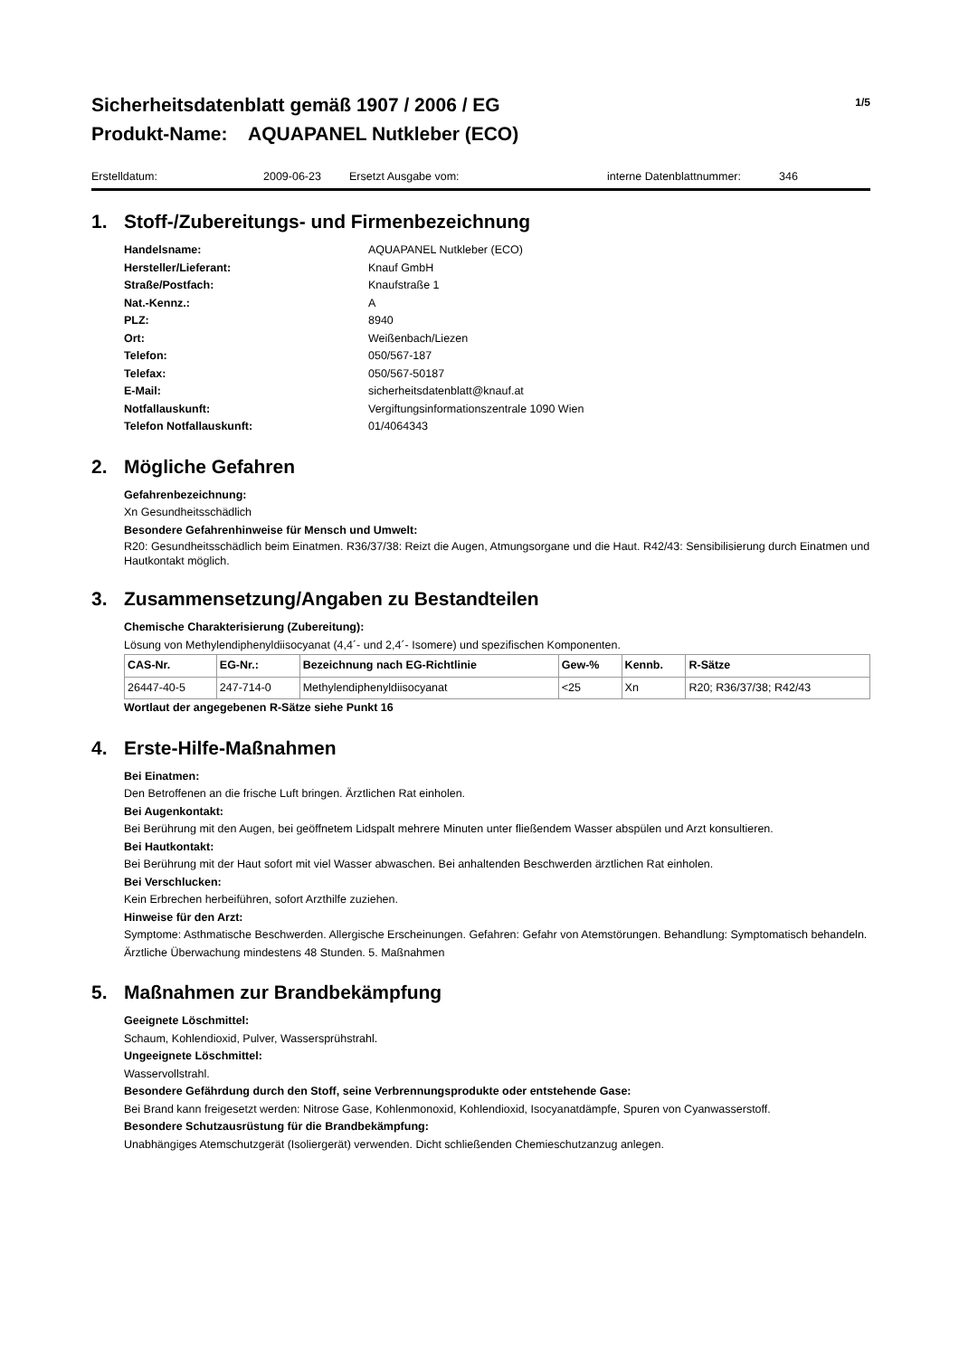Sicherheitsdatenblatt gemäß 1907 / 2006 / EG
Produkt-Name: AQUAPANEL Nutkleber (ECO)
1/5
Erstelldatum: 2009-06-23 Ersetzt Ausgabe vom: interne Datenblattnummer: 346
1. Stoff-/Zubereitungs- und Firmenbezeichnung
Handelsname:
AQUAPANEL Nutkleber (ECO)
Hersteller/Lieferant:
Knauf GmbH
Straße/Postfach:
Knaufstraße 1
Nat.-Kennz.:
A
PLZ:
8940
Ort:
Weißenbach/Liezen
Telefon:
050/567-187
Telefax:
050/567-50187
E-Mail:
sicherheitsdatenblatt@knauf.at
Notfallauskunft:
Vergiftungsinformationszentrale 1090 Wien
Telefon Notfallauskunft:
01/4064343
2. Mögliche Gefahren
Gefahrenbezeichnung:
Xn Gesundheitsschädlich
Besondere Gefahrenhinweise für Mensch und Umwelt:
R20: Gesundheitsschädlich beim Einatmen. R36/37/38: Reizt die Augen, Atmungsorgane und die Haut. R42/43: Sensibilisierung durch Einatmen und Hautkontakt möglich.
3. Zusammensetzung/Angaben zu Bestandteilen
Chemische Charakterisierung (Zubereitung):
Lösung von Methylendiphenyldiisocyanat (4,4´- und 2,4´- Isomere) und spezifischen Komponenten.
| CAS-Nr. | EG-Nr.: | Bezeichnung nach EG-Richtlinie | Gew-% | Kennb. | R-Sätze |
| --- | --- | --- | --- | --- | --- |
| 26447-40-5 | 247-714-0 | Methylendiphenyldiisocyanat | <25 | Xn | R20; R36/37/38; R42/43 |
Wortlaut der angegebenen R-Sätze siehe Punkt 16
4. Erste-Hilfe-Maßnahmen
Bei Einatmen:
Den Betroffenen an die frische Luft bringen. Ärztlichen Rat einholen.
Bei Augenkontakt:
Bei Berührung mit den Augen, bei geöffnetem Lidspalt mehrere Minuten unter fließendem Wasser abspülen und Arzt konsultieren.
Bei Hautkontakt:
Bei Berührung mit der Haut sofort mit viel Wasser abwaschen. Bei anhaltenden Beschwerden ärztlichen Rat einholen.
Bei Verschlucken:
Kein Erbrechen herbeiführen, sofort Arzthilfe zuziehen.
Hinweise für den Arzt:
Symptome: Asthmatische Beschwerden. Allergische Erscheinungen. Gefahren: Gefahr von Atemstörungen. Behandlung: Symptomatisch behandeln. Ärztliche Überwachung mindestens 48 Stunden. 5. Maßnahmen
5. Maßnahmen zur Brandbekämpfung
Geeignete Löschmittel:
Schaum, Kohlendioxid, Pulver, Wassersprühstrahl.
Ungeeignete Löschmittel:
Wasservollstrahl.
Besondere Gefährdung durch den Stoff, seine Verbrennungsprodukte oder entstehende Gase:
Bei Brand kann freigesetzt werden: Nitrose Gase, Kohlenmonoxid, Kohlendioxid, Isocyanatdämpfe, Spuren von Cyanwasserstoff.
Besondere Schutzausrüstung für die Brandbekämpfung:
Unabhängiges Atemschutzgerät (Isoliergerät) verwenden. Dicht schließenden Chemieschutzanzug anlegen.